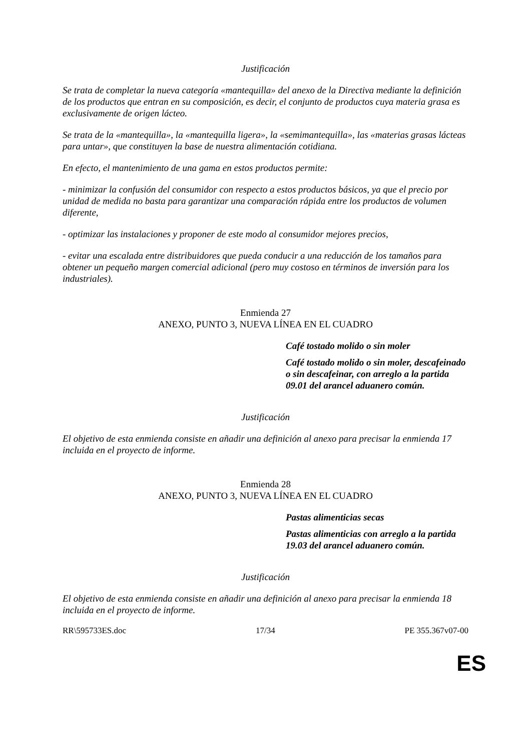Justificación
Se trata de completar la nueva categoría «mantequilla» del anexo de la Directiva mediante la definición de los productos que entran en su composición, es decir, el conjunto de productos cuya materia grasa es exclusivamente de origen lácteo.
Se trata de la «mantequilla», la «mantequilla ligera», la «semimantequilla», las «materias grasas lácteas para untar», que constituyen la base de nuestra alimentación cotidiana.
En efecto, el mantenimiento de una gama en estos productos permite:
- minimizar la confusión del consumidor con respecto a estos productos básicos, ya que el precio por unidad de medida no basta para garantizar una comparación rápida entre los productos de volumen diferente,
- optimizar las instalaciones y proponer de este modo al consumidor mejores precios,
- evitar una escalada entre distribuidores que pueda conducir a una reducción de los tamaños para obtener un pequeño margen comercial adicional (pero muy costoso en términos de inversión para los industriales).
Enmienda 27
ANEXO, PUNTO 3, NUEVA LÍNEA EN EL CUADRO
Café tostado molido o sin moler
Café tostado molido o sin moler, descafeinado o sin descafeinar, con arreglo a la partida 09.01 del arancel aduanero común.
Justificación
El objetivo de esta enmienda consiste en añadir una definición al anexo para precisar la enmienda 17 incluida en el proyecto de informe.
Enmienda 28
ANEXO, PUNTO 3, NUEVA LÍNEA EN EL CUADRO
Pastas alimenticias secas
Pastas alimenticias con arreglo a la partida 19.03 del arancel aduanero común.
Justificación
El objetivo de esta enmienda consiste en añadir una definición al anexo para precisar la enmienda 18 incluida en el proyecto de informe.
RR\595733ES.doc 17/34 PE 355.367v07-00
ES